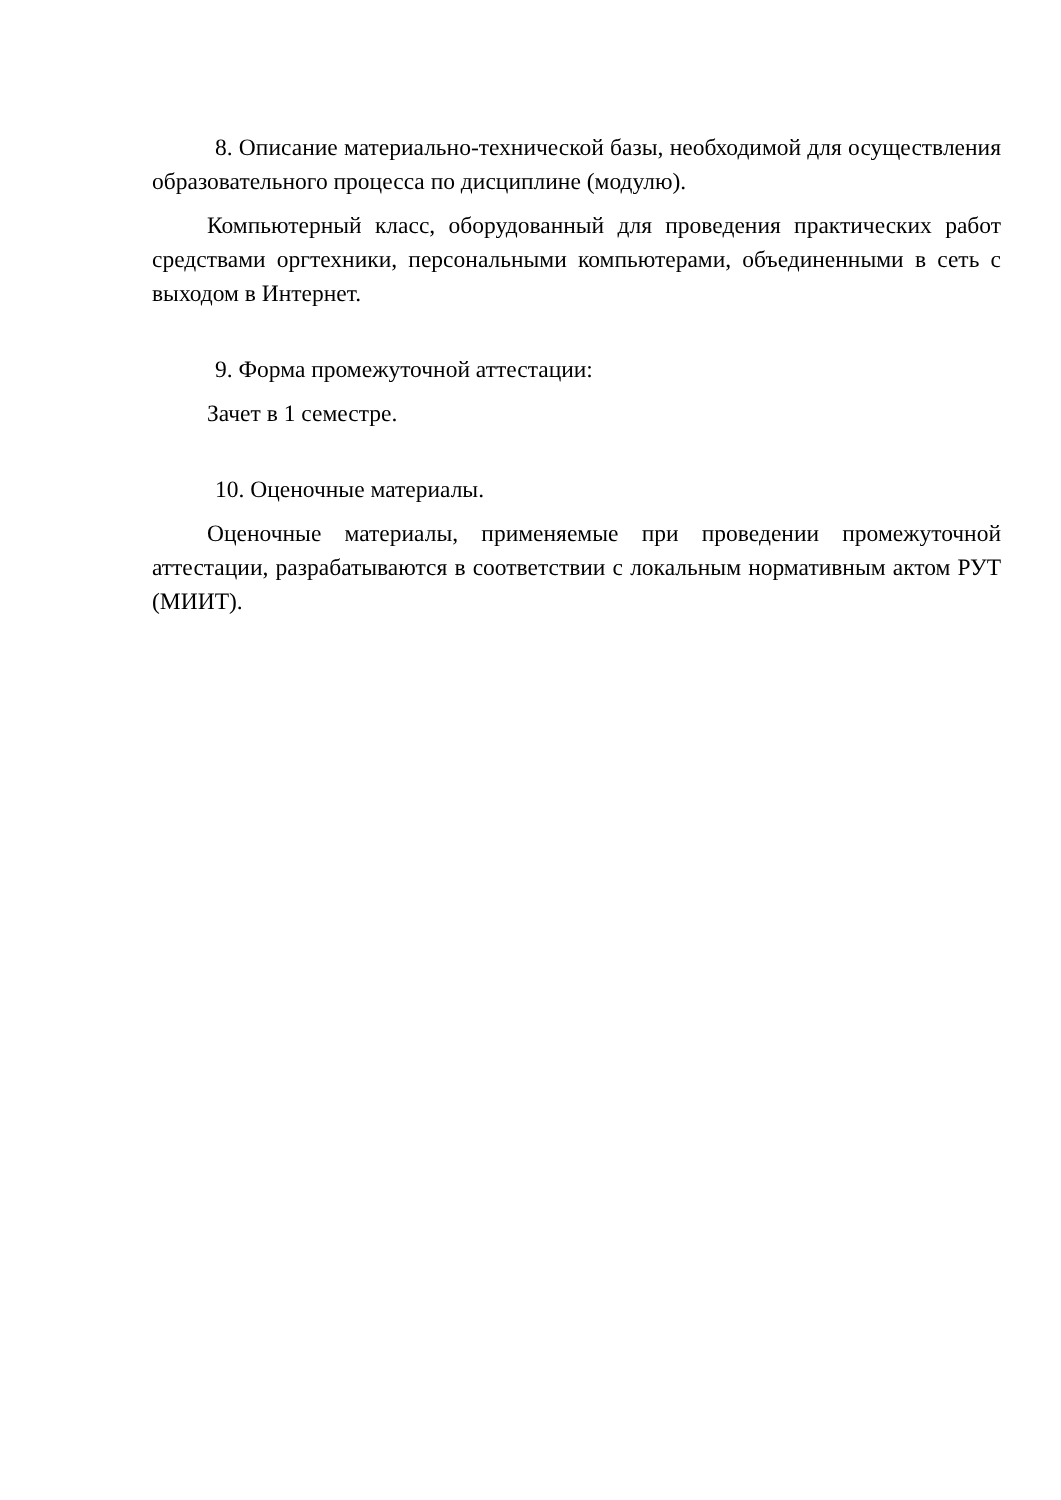8. Описание материально-технической базы, необходимой для осуществления образовательного процесса по дисциплине (модулю).
Компьютерный класс, оборудованный для проведения практических работ средствами оргтехники, персональными компьютерами, объединенными в сеть с выходом в Интернет.
9. Форма промежуточной аттестации:
Зачет в 1 семестре.
10. Оценочные материалы.
Оценочные материалы, применяемые при проведении промежуточной аттестации, разрабатываются в соответствии с локальным нормативным актом РУТ (МИИТ).